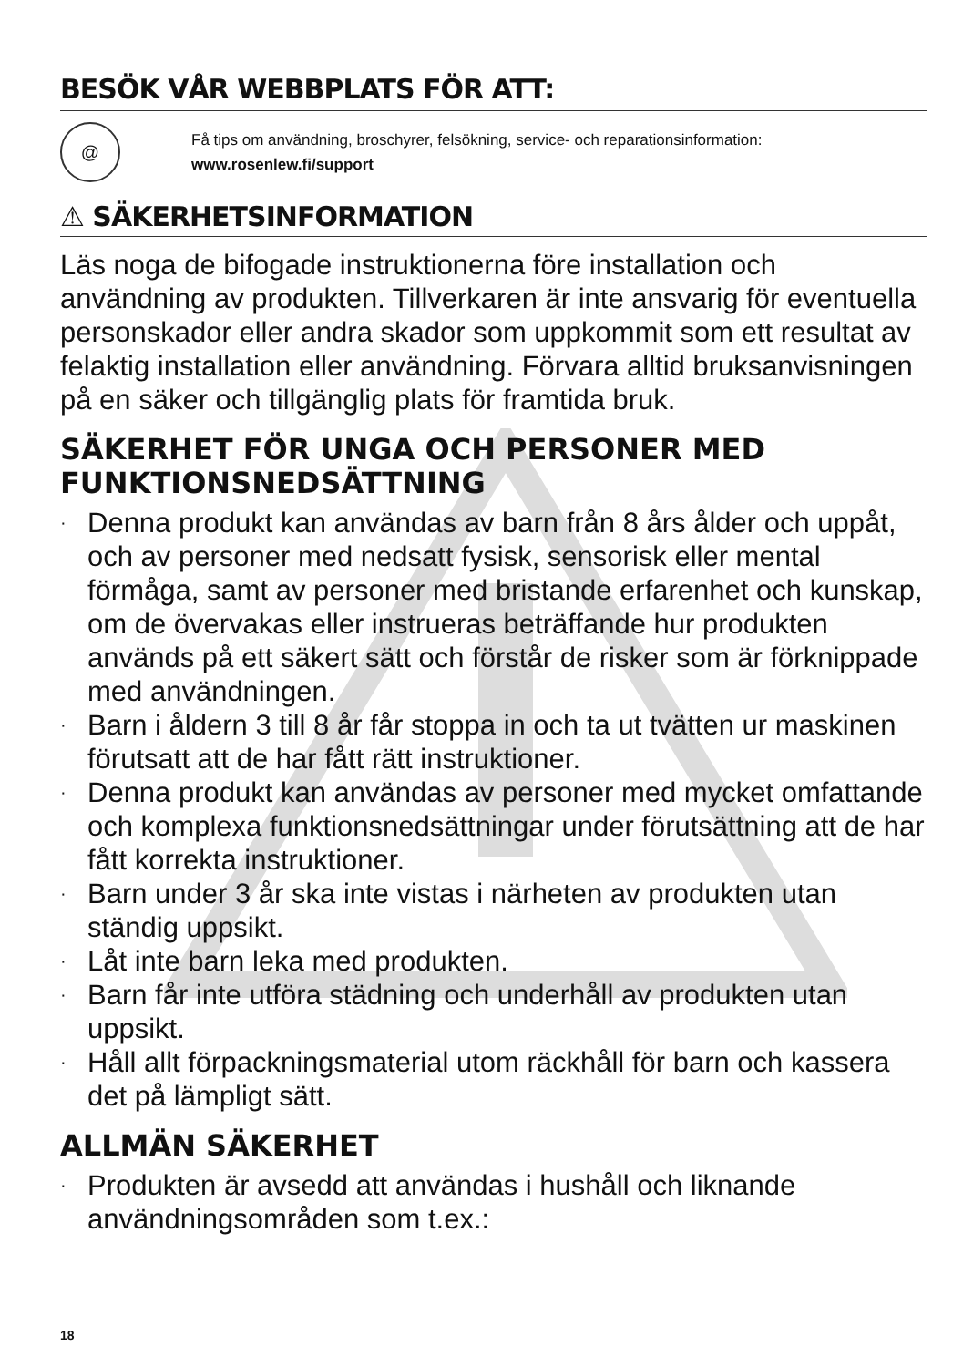BESÖK VÅR WEBBPLATS FÖR ATT:
@
Få tips om användning, broschyrer, felsökning, service- och reparationsinformation:
www.rosenlew.fi/support
⚠ SÄKERHETSINFORMATION
Läs noga de bifogade instruktionerna före installation och användning av produkten. Tillverkaren är inte ansvarig för eventuella personskador eller andra skador som uppkommit som ett resultat av felaktig installation eller användning. Förvara alltid bruksanvisningen på en säker och tillgänglig plats för framtida bruk.
SÄKERHET FÖR UNGA OCH PERSONER MED FUNKTIONSNEDSÄTTNING
· Denna produkt kan användas av barn från 8 års ålder och uppåt, och av personer med nedsatt fysisk, sensorisk eller mental förmåga, samt av personer med bristande erfarenhet och kunskap, om de övervakas eller instrueras beträffande hur produkten används på ett säkert sätt och förstår de risker som är förknippade med användningen.
· Barn i åldern 3 till 8 år får stoppa in och ta ut tvätten ur maskinen förutsatt att de har fått rätt instruktioner.
· Denna produkt kan användas av personer med mycket omfattande och komplexa funktionsnedsättningar under förutsättning att de har fått korrekta instruktioner.
· Barn under 3 år ska inte vistas i närheten av produkten utan ständig uppsikt.
· Låt inte barn leka med produkten.
· Barn får inte utföra städning och underhåll av produkten utan uppsikt.
· Håll allt förpackningsmaterial utom räckhåll för barn och kassera det på lämpligt sätt.
ALLMÄN SÄKERHET
· Produkten är avsedd att användas i hushåll och liknande användningsområden som t.ex.:
18